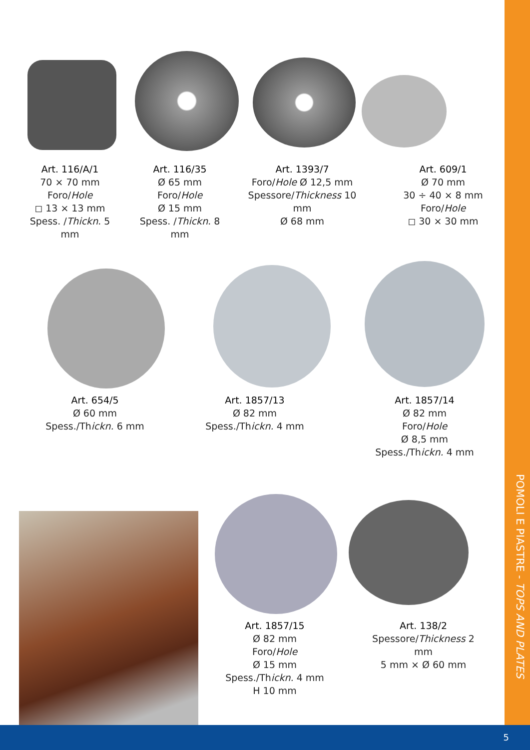Art. 116/A/1
70 × 70 mm
Foro/Hole
◻ 13 × 13 mm
Spess. /Thickn. 5 mm
Art. 116/35
Ø 65 mm
Foro/Hole
Ø 15 mm
Spess. /Thickn. 8 mm
Art. 1393/7
Foro/Hole Ø 12,5 mm
Spessore/Thickness 10 mm
Ø 68 mm
Art. 609/1
Ø 70 mm
30 ÷ 40 × 8 mm
Foro/Hole
◻ 30 × 30 mm
Art. 654/5
Ø 60 mm
Spess./Thickn. 6 mm
Art. 1857/13
Ø 82 mm
Spess./Thickn. 4 mm
Art. 1857/14
Ø 82 mm
Foro/Hole
Ø 8,5 mm
Spess./Thickn. 4 mm
Art. 1857/15
Ø 82 mm
Foro/Hole
Ø 15 mm
Spess./Thickn. 4 mm
H 10 mm
Art. 138/2
Spessore/Thickness 2 mm
5 mm × Ø 60 mm
POMOLI E PIASTRE - TOPS AND PLATES
5